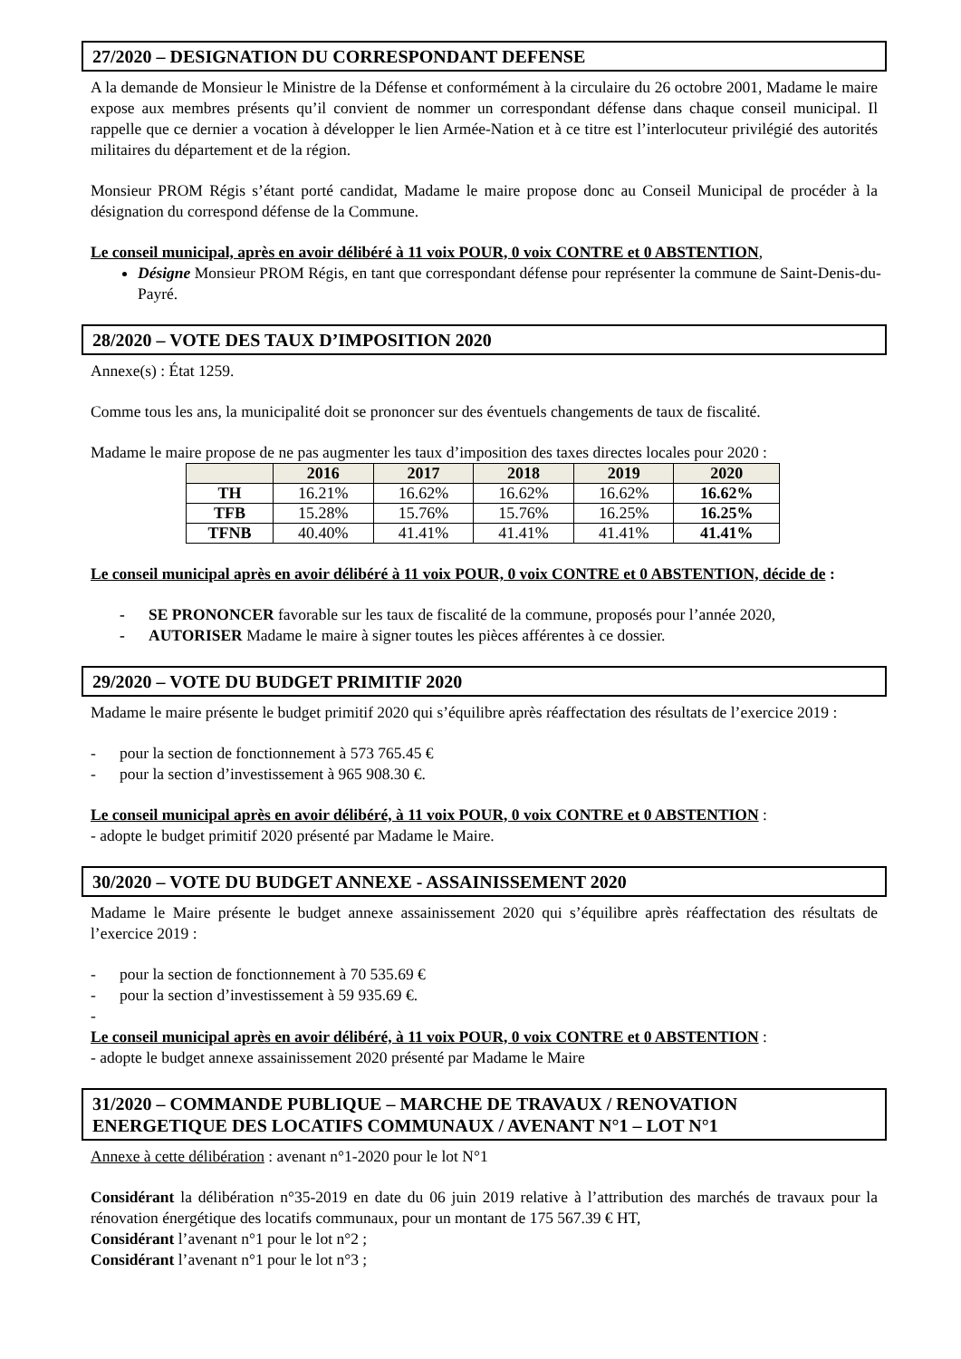27/2020 – DESIGNATION DU CORRESPONDANT DEFENSE
A la demande de Monsieur le Ministre de la Défense et conformément à la circulaire du 26 octobre 2001, Madame le maire expose aux membres présents qu’il convient de nommer un correspondant défense dans chaque conseil municipal. Il rappelle que ce dernier a vocation à développer le lien Armée-Nation et à ce titre est l’interlocuteur privilégié des autorités militaires du département et de la région.
Monsieur PROM Régis s’étant porté candidat, Madame le maire propose donc au Conseil Municipal de procéder à la désignation du correspond défense de la Commune.
Le conseil municipal, après en avoir délibéré à 11 voix POUR, 0 voix CONTRE et 0 ABSTENTION,
Désigne Monsieur PROM Régis, en tant que correspondant défense pour représenter la commune de Saint-Denis-du-Payré.
28/2020 – VOTE DES TAUX D’IMPOSITION 2020
Annexe(s) : État 1259.
Comme tous les ans, la municipalité doit se prononcer sur des éventuels changements de taux de fiscalité.
Madame le maire propose de ne pas augmenter les taux d’imposition des taxes directes locales pour 2020 :
| | 2016 | 2017 | 2018 | 2019 | 2020 |
| --- | --- | --- | --- | --- | --- |
| TH | 16.21% | 16.62% | 16.62% | 16.62% | 16.62% |
| TFB | 15.28% | 15.76% | 15.76% | 16.25% | 16.25% |
| TFNB | 40.40% | 41.41% | 41.41% | 41.41% | 41.41% |
Le conseil municipal après en avoir délibéré à 11 voix POUR, 0 voix CONTRE et 0 ABSTENTION, décide de :
- SE PRONONCER favorable sur les taux de fiscalité de la commune, proposés pour l’année 2020,
- AUTORISER Madame le maire à signer toutes les pièces afférentes à ce dossier.
29/2020 – VOTE DU BUDGET PRIMITIF 2020
Madame le maire présente le budget primitif 2020 qui s’équilibre après réaffectation des résultats de l’exercice 2019 :
- pour la section de fonctionnement à 573 765.45 €
- pour la section d’investissement à 965 908.30 €.
Le conseil municipal après en avoir délibéré, à 11 voix POUR, 0 voix CONTRE et 0 ABSTENTION :
- adopte le budget primitif 2020 présenté par Madame le Maire.
30/2020 – VOTE DU BUDGET ANNEXE - ASSAINISSEMENT 2020
Madame le Maire présente le budget annexe assainissement 2020 qui s’équilibre après réaffectation des résultats de l’exercice 2019 :
- pour la section de fonctionnement à 70 535.69 €
- pour la section d’investissement à 59 935.69 €.
-
Le conseil municipal après en avoir délibéré, à 11 voix POUR, 0 voix CONTRE et 0 ABSTENTION :
- adopte le budget annexe assainissement 2020 présenté par Madame le Maire
31/2020 – COMMANDE PUBLIQUE – MARCHE DE TRAVAUX / RENOVATION ENERGETIQUE DES LOCATIFS COMMUNAUX / AVENANT N°1 – LOT N°1
Annexe à cette délibération : avenant n°1-2020 pour le lot N°1
Considérant la délibération n°35-2019 en date du 06 juin 2019 relative à l’attribution des marchés de travaux pour la rénovation énergétique des locatifs communaux, pour un montant de 175 567.39 € HT,
Considérant l’avenant n°1 pour le lot n°2 ;
Considérant l’avenant n°1 pour le lot n°3 ;